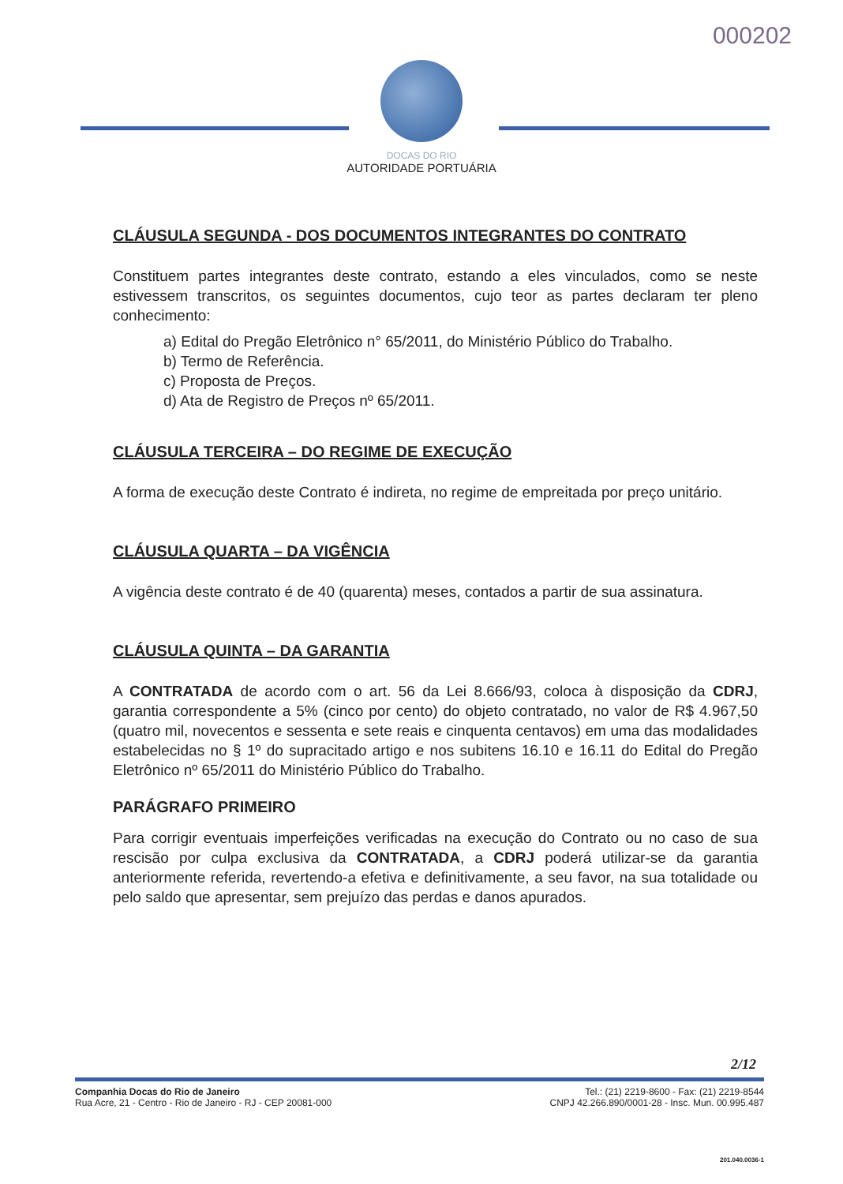000202
DOCAS DO RIO
AUTORIDADE PORTUÁRIA
CLÁUSULA SEGUNDA - DOS DOCUMENTOS INTEGRANTES DO CONTRATO
Constituem partes integrantes deste contrato, estando a eles vinculados, como se neste estivessem transcritos, os seguintes documentos, cujo teor as partes declaram ter pleno conhecimento:
a) Edital do Pregão Eletrônico n° 65/2011, do Ministério Público do Trabalho.
b) Termo de Referência.
c) Proposta de Preços.
d) Ata de Registro de Preços nº 65/2011.
CLÁUSULA TERCEIRA – DO REGIME DE EXECUÇÃO
A forma de execução deste Contrato é indireta, no regime de empreitada por preço unitário.
CLÁUSULA QUARTA – DA VIGÊNCIA
A vigência deste contrato é de 40 (quarenta) meses, contados a partir de sua assinatura.
CLÁUSULA QUINTA – DA GARANTIA
A CONTRATADA de acordo com o art. 56 da Lei 8.666/93, coloca à disposição da CDRJ, garantia correspondente a 5% (cinco por cento) do objeto contratado, no valor de R$ 4.967,50 (quatro mil, novecentos e sessenta e sete reais e cinquenta centavos) em uma das modalidades estabelecidas no § 1º do supracitado artigo e nos subitens 16.10 e 16.11 do Edital do Pregão Eletrônico nº 65/2011 do Ministério Público do Trabalho.
PARÁGRAFO PRIMEIRO
Para corrigir eventuais imperfeições verificadas na execução do Contrato ou no caso de sua rescisão por culpa exclusiva da CONTRATADA, a CDRJ poderá utilizar-se da garantia anteriormente referida, revertendo-a efetiva e definitivamente, a seu favor, na sua totalidade ou pelo saldo que apresentar, sem prejuízo das perdas e danos apurados.
2/12
Companhia Docas do Rio de Janeiro
Rua Acre, 21 - Centro - Rio de Janeiro - RJ - CEP 20081-000
Tel.: (21) 2219-8600 - Fax: (21) 2219-8544
CNPJ 42.266.890/0001-28 - Insc. Mun. 00.995.487
201.040.0036-1